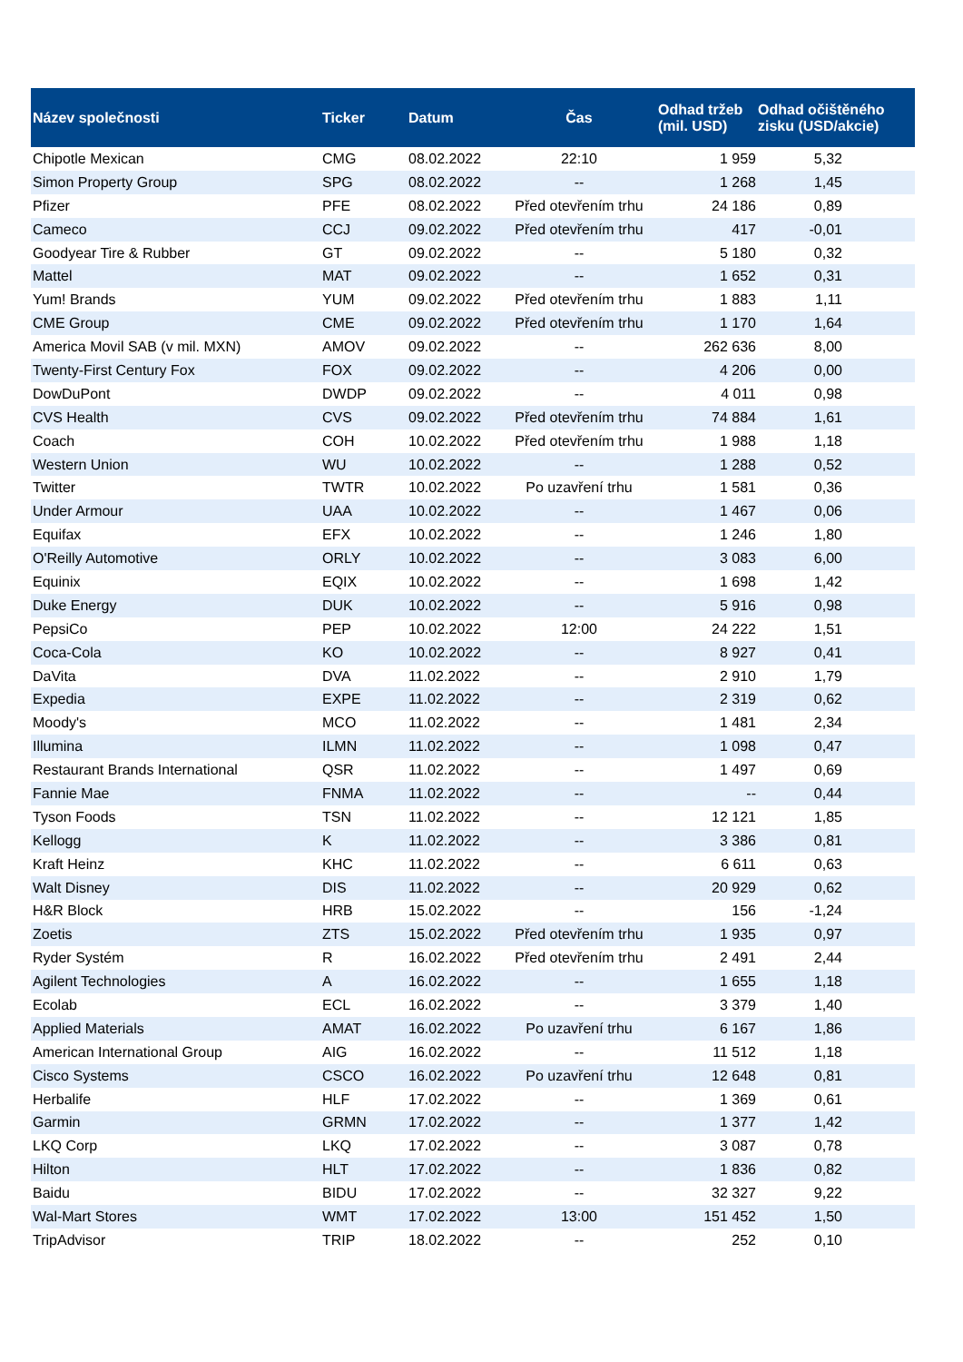| Název společnosti | Ticker | Datum | Čas | Odhad tržeb (mil. USD) | Odhad očištěného zisku (USD/akcie) |
| --- | --- | --- | --- | --- | --- |
| Chipotle Mexican | CMG | 08.02.2022 | 22:10 | 1 959 | 5,32 |
| Simon Property Group | SPG | 08.02.2022 | -- | 1 268 | 1,45 |
| Pfizer | PFE | 08.02.2022 | Před otevřením trhu | 24 186 | 0,89 |
| Cameco | CCJ | 09.02.2022 | Před otevřením trhu | 417 | -0,01 |
| Goodyear Tire & Rubber | GT | 09.02.2022 | -- | 5 180 | 0,32 |
| Mattel | MAT | 09.02.2022 | -- | 1 652 | 0,31 |
| Yum! Brands | YUM | 09.02.2022 | Před otevřením trhu | 1 883 | 1,11 |
| CME Group | CME | 09.02.2022 | Před otevřením trhu | 1 170 | 1,64 |
| America Movil SAB (v mil. MXN) | AMOV | 09.02.2022 | -- | 262 636 | 8,00 |
| Twenty-First Century Fox | FOX | 09.02.2022 | -- | 4 206 | 0,00 |
| DowDuPont | DWDP | 09.02.2022 | -- | 4 011 | 0,98 |
| CVS Health | CVS | 09.02.2022 | Před otevřením trhu | 74 884 | 1,61 |
| Coach | COH | 10.02.2022 | Před otevřením trhu | 1 988 | 1,18 |
| Western Union | WU | 10.02.2022 | -- | 1 288 | 0,52 |
| Twitter | TWTR | 10.02.2022 | Po uzavření trhu | 1 581 | 0,36 |
| Under Armour | UAA | 10.02.2022 | -- | 1 467 | 0,06 |
| Equifax | EFX | 10.02.2022 | -- | 1 246 | 1,80 |
| O'Reilly Automotive | ORLY | 10.02.2022 | -- | 3 083 | 6,00 |
| Equinix | EQIX | 10.02.2022 | -- | 1 698 | 1,42 |
| Duke Energy | DUK | 10.02.2022 | -- | 5 916 | 0,98 |
| PepsiCo | PEP | 10.02.2022 | 12:00 | 24 222 | 1,51 |
| Coca-Cola | KO | 10.02.2022 | -- | 8 927 | 0,41 |
| DaVita | DVA | 11.02.2022 | -- | 2 910 | 1,79 |
| Expedia | EXPE | 11.02.2022 | -- | 2 319 | 0,62 |
| Moody's | MCO | 11.02.2022 | -- | 1 481 | 2,34 |
| Illumina | ILMN | 11.02.2022 | -- | 1 098 | 0,47 |
| Restaurant Brands International | QSR | 11.02.2022 | -- | 1 497 | 0,69 |
| Fannie Mae | FNMA | 11.02.2022 | -- | -- | 0,44 |
| Tyson Foods | TSN | 11.02.2022 | -- | 12 121 | 1,85 |
| Kellogg | K | 11.02.2022 | -- | 3 386 | 0,81 |
| Kraft Heinz | KHC | 11.02.2022 | -- | 6 611 | 0,63 |
| Walt Disney | DIS | 11.02.2022 | -- | 20 929 | 0,62 |
| H&R Block | HRB | 15.02.2022 | -- | 156 | -1,24 |
| Zoetis | ZTS | 15.02.2022 | Před otevřením trhu | 1 935 | 0,97 |
| Ryder Systém | R | 16.02.2022 | Před otevřením trhu | 2 491 | 2,44 |
| Agilent Technologies | A | 16.02.2022 | -- | 1 655 | 1,18 |
| Ecolab | ECL | 16.02.2022 | -- | 3 379 | 1,40 |
| Applied Materials | AMAT | 16.02.2022 | Po uzavření trhu | 6 167 | 1,86 |
| American International Group | AIG | 16.02.2022 | -- | 11 512 | 1,18 |
| Cisco Systems | CSCO | 16.02.2022 | Po uzavření trhu | 12 648 | 0,81 |
| Herbalife | HLF | 17.02.2022 | -- | 1 369 | 0,61 |
| Garmin | GRMN | 17.02.2022 | -- | 1 377 | 1,42 |
| LKQ Corp | LKQ | 17.02.2022 | -- | 3 087 | 0,78 |
| Hilton | HLT | 17.02.2022 | -- | 1 836 | 0,82 |
| Baidu | BIDU | 17.02.2022 | -- | 32 327 | 9,22 |
| Wal-Mart Stores | WMT | 17.02.2022 | 13:00 | 151 452 | 1,50 |
| TripAdvisor | TRIP | 18.02.2022 | -- | 252 | 0,10 |